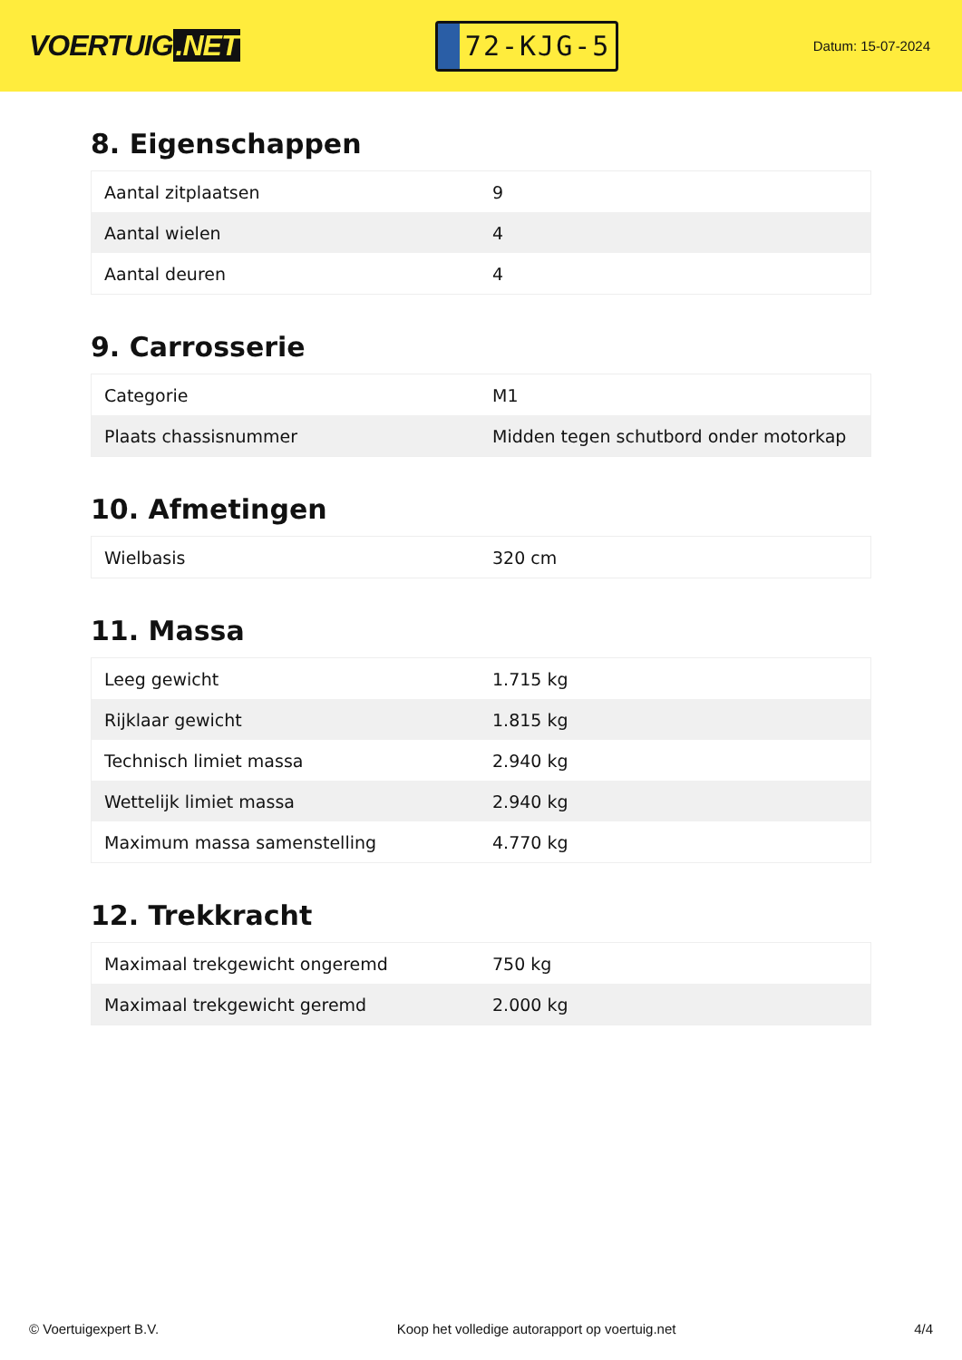VOERTUIG.NET
72-KJG-5
Datum: 15-07-2024
8. Eigenschappen
| Aantal zitplaatsen | 9 |
| Aantal wielen | 4 |
| Aantal deuren | 4 |
9. Carrosserie
| Categorie | M1 |
| Plaats chassisnummer | Midden tegen schutbord onder motorkap |
10. Afmetingen
| Wielbasis | 320 cm |
11. Massa
| Leeg gewicht | 1.715 kg |
| Rijklaar gewicht | 1.815 kg |
| Technisch limiet massa | 2.940 kg |
| Wettelijk limiet massa | 2.940 kg |
| Maximum massa samenstelling | 4.770 kg |
12. Trekkracht
| Maximaal trekgewicht ongeremd | 750 kg |
| Maximaal trekgewicht geremd | 2.000 kg |
© Voertuigexpert B.V. Koop het volledige autorapport op voertuig.net 4/4